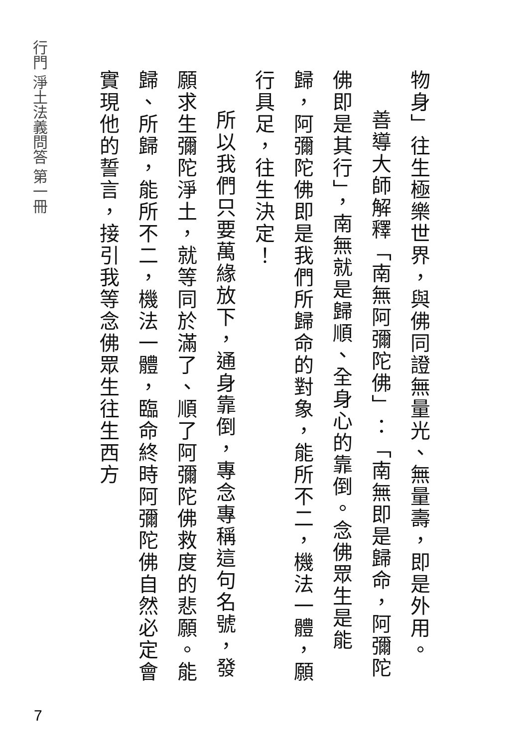行門 淨土法義問答 第一冊
物身」往生極樂世界，與佛同證無量光、無量壽，即是外用。
善導大師解釋「南無阿彌陀佛」：「南無即是歸命，阿彌陀佛即是其行」，南無就是歸順、全身心的靠倒。念佛眾生是能歸，阿彌陀佛即是我們所歸命的對象，能所不二，機法一體，願行具足，往生決定！
所以我們只要萬緣放下，通身靠倒，專念專稱這句名號，發願求生彌陀淨土，就等同於滿了、順了阿彌陀佛救度的悲願。能歸、所歸，能所不二，機法一體，臨命終時阿彌陀佛自然必定會實現他的誓言，接引我等念佛眾生往生西方
7